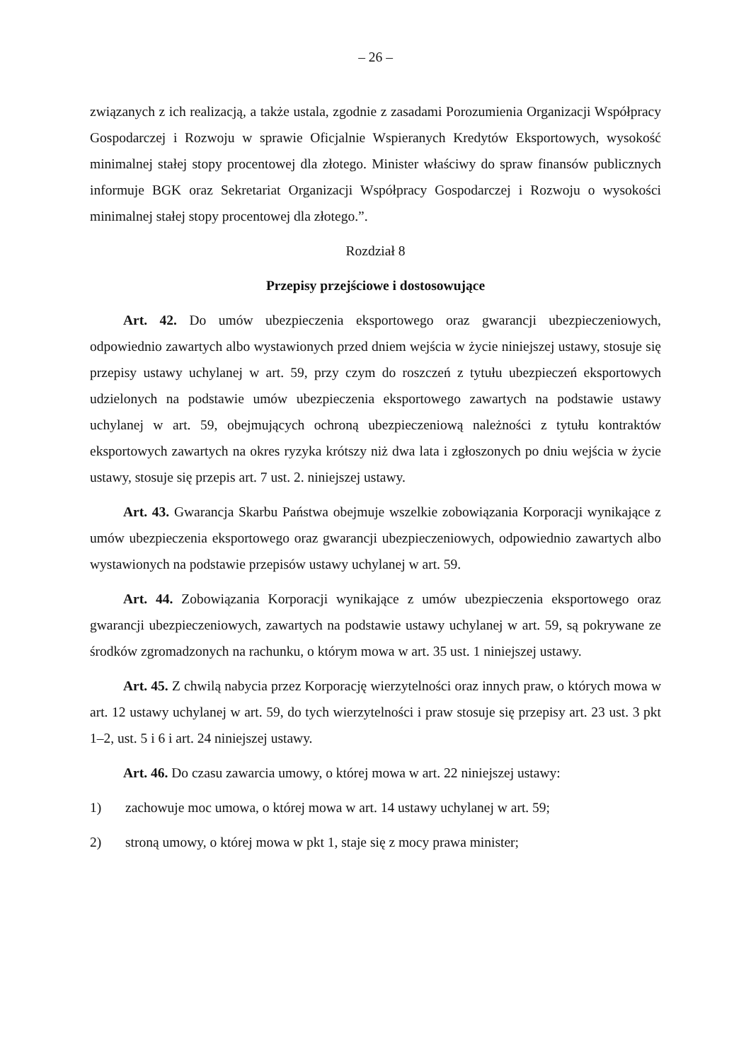– 26 –
związanych z ich realizacją, a także ustala, zgodnie z zasadami Porozumienia Organizacji Współpracy Gospodarczej i Rozwoju w sprawie Oficjalnie Wspieranych Kredytów Eksportowych, wysokość minimalnej stałej stopy procentowej dla złotego. Minister właściwy do spraw finansów publicznych informuje BGK oraz Sekretariat Organizacji Współpracy Gospodarczej i Rozwoju o wysokości minimalnej stałej stopy procentowej dla złotego.”.
Rozdział 8
Przepisy przejściowe i dostosowujące
Art. 42. Do umów ubezpieczenia eksportowego oraz gwarancji ubezpieczeniowych, odpowiednio zawartych albo wystawionych przed dniem wejścia w życie niniejszej ustawy, stosuje się przepisy ustawy uchylanej w art. 59, przy czym do roszczeń z tytułu ubezpieczeń eksportowych udzielonych na podstawie umów ubezpieczenia eksportowego zawartych na podstawie ustawy uchylanej w art. 59, obejmujących ochroną ubezpieczeniową należności z tytułu kontraktów eksportowych zawartych na okres ryzyka krótszy niż dwa lata i zgłoszonych po dniu wejścia w życie ustawy, stosuje się przepis art. 7 ust. 2. niniejszej ustawy.
Art. 43. Gwarancja Skarbu Państwa obejmuje wszelkie zobowiązania Korporacji wynikające z umów ubezpieczenia eksportowego oraz gwarancji ubezpieczeniowych, odpowiednio zawartych albo wystawionych na podstawie przepisów ustawy uchylanej w art. 59.
Art. 44. Zobowiązania Korporacji wynikające z umów ubezpieczenia eksportowego oraz gwarancji ubezpieczeniowych, zawartych na podstawie ustawy uchylanej w art. 59, są pokrywane ze środków zgromadzonych na rachunku, o którym mowa w art. 35 ust. 1 niniejszej ustawy.
Art. 45. Z chwilą nabycia przez Korporację wierzytelności oraz innych praw, o których mowa w art. 12 ustawy uchylanej w art. 59, do tych wierzytelności i praw stosuje się przepisy art. 23 ust. 3 pkt 1–2, ust. 5 i 6 i art. 24 niniejszej ustawy.
Art. 46. Do czasu zawarcia umowy, o której mowa w art. 22 niniejszej ustawy:
1) zachowuje moc umowa, o której mowa w art. 14 ustawy uchylanej w art. 59;
2) stroną umowy, o której mowa w pkt 1, staje się z mocy prawa minister;